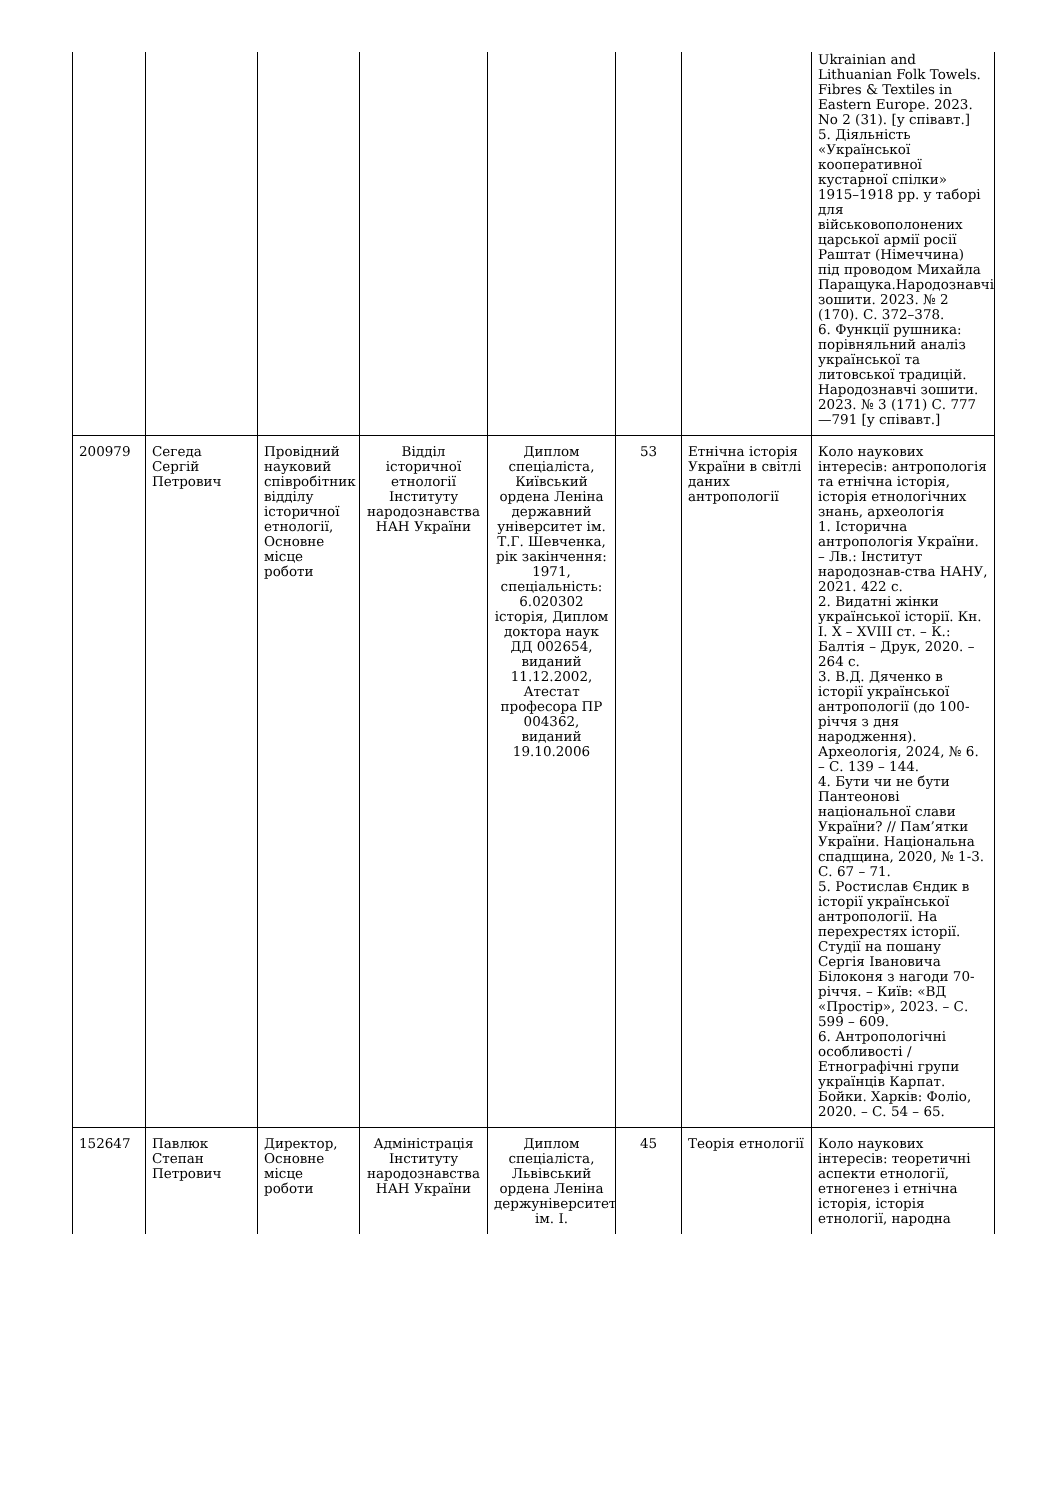| | | | | | | | Ukrainian and Lithuanian Folk Towels. Fibres & Textiles in Eastern Europe. 2023. No 2 (31). [у співавт.] 5. Діяльність «Української кооперативної кустарної спілки» 1915–1918 рр. у таборі для військовополонених царської армії росії Раштат (Німеччина) під проводом Михайла Паращука.Народознавчі зошити. 2023. № 2 (170). С. 372–378. 6. Функції рушника: порівняльний аналіз української та литовської традицій. Народознавчі зошити. 2023. № 3 (171) С. 777—791 [у співавт.] |
| 200979 | Сегеда Сергій Петрович | Провідний науковий співробітник відділу історичної етнології, Основне місце роботи | Відділ історичної етнології Інституту народознавства НАН України | Диплом спеціаліста, Київський ордена Леніна державний університет ім. Т.Г. Шевченка, рік закінчення: 1971, спеціальність: 6.020302 історія, Диплом доктора наук ДД 002654, виданий 11.12.2002, Атестат професора ПР 004362, виданий 19.10.2006 | 53 | Етнічна історія України в світлі даних антропології | Коло наукових інтересів: антропологія та етнічна історія, історія етнологічних знань, археологія 1. Історична антропологія України. – Лв.: Інститут народознав-ства НАНУ, 2021. 422 с. 2. Видатні жінки української історії. Кн. І. Х – XVIII ст. – К.: Балтія – Друк, 2020. – 264 с. 3. В.Д. Дяченко в історії української антропології (до 100-річчя з дня народження). Археологія, 2024, № 6. – С. 139 – 144. 4. Бути чи не бути Пантеонові національної слави України? // Пам’ятки України. Національна спадщина, 2020, № 1-3. С. 67 – 71. 5. Ростислав Єндик в історії української антропології. На перехрестях історії. Студії на пошану Сергія Івановича Білоконя з нагоди 70-річчя. – Київ: «ВД «Простір», 2023. – С. 599 – 609. 6. Антропологічні особливості / Етнографічні групи українців Карпат. Бойки. Харків: Фоліо, 2020. – С. 54 – 65. |
| 152647 | Павлюк Степан Петрович | Директор, Основне місце роботи | Адміністрація Інституту народознавства НАН України | Диплом спеціаліста, Львівський ордена Леніна держуніверситет ім. І. | 45 | Теорія етнології | Коло наукових інтересів: теоретичні аспекти етнології, етногенез і етнічна історія, історія етнології, народна |